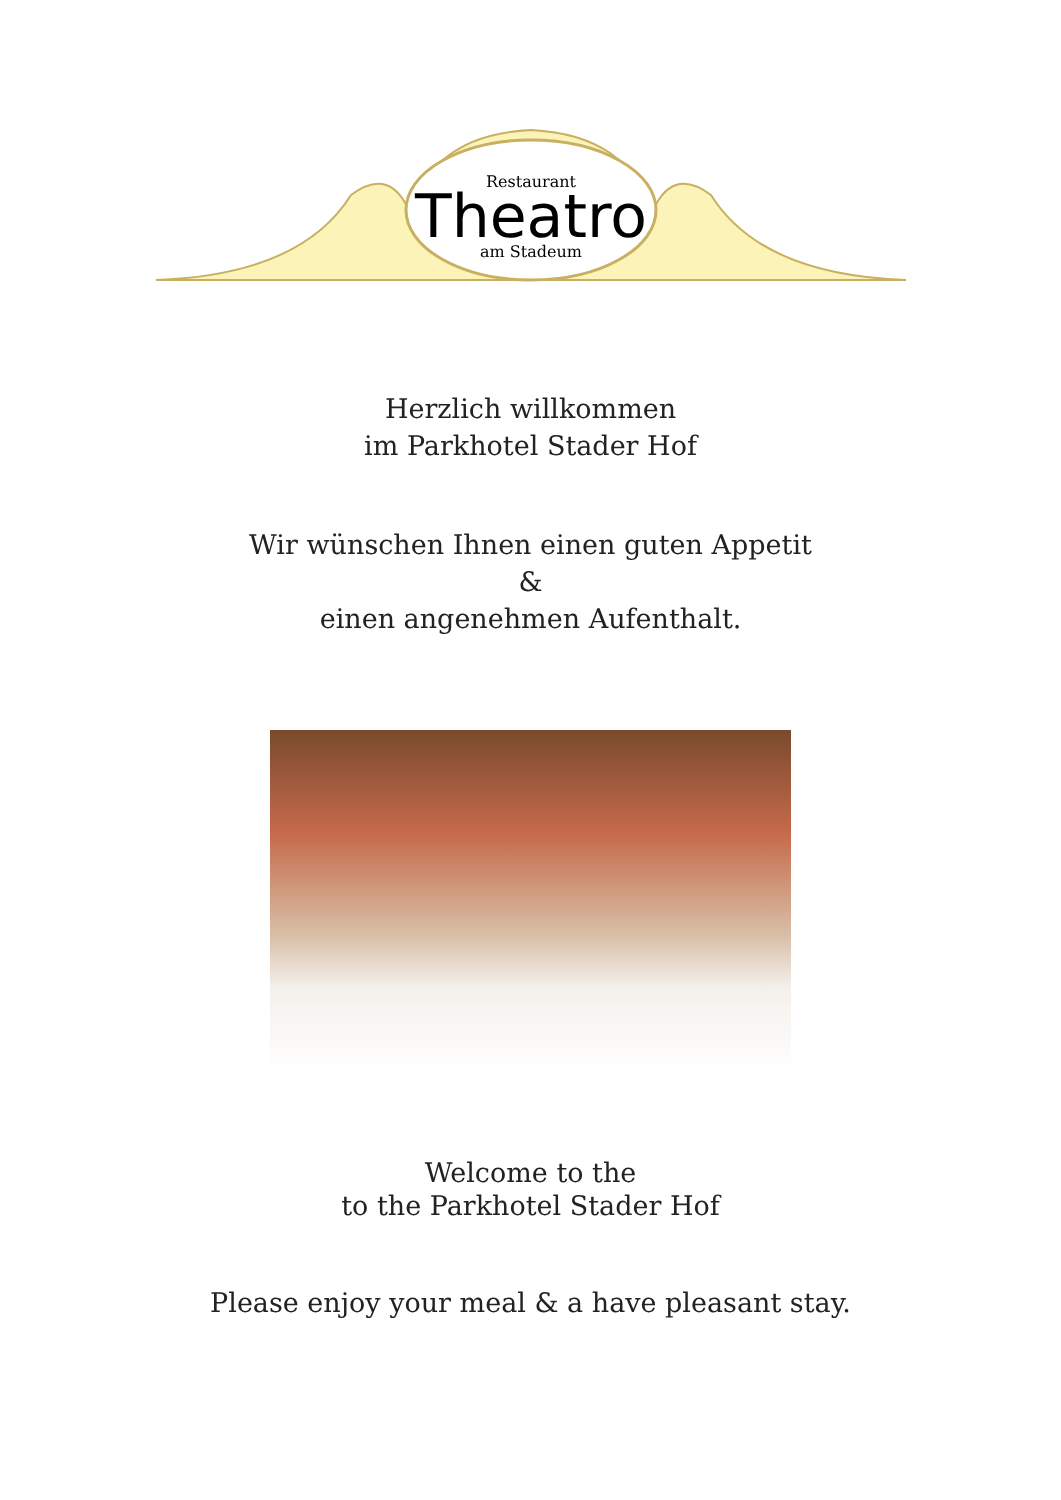Restaurant
Theatro
am Stadeum
Herzlich willkommen
im Parkhotel Stader Hof
Wir wünschen Ihnen einen guten Appetit
&
einen angenehmen Aufenthalt.
Welcome to the
to the Parkhotel Stader Hof
Please enjoy your meal & a have pleasant stay.